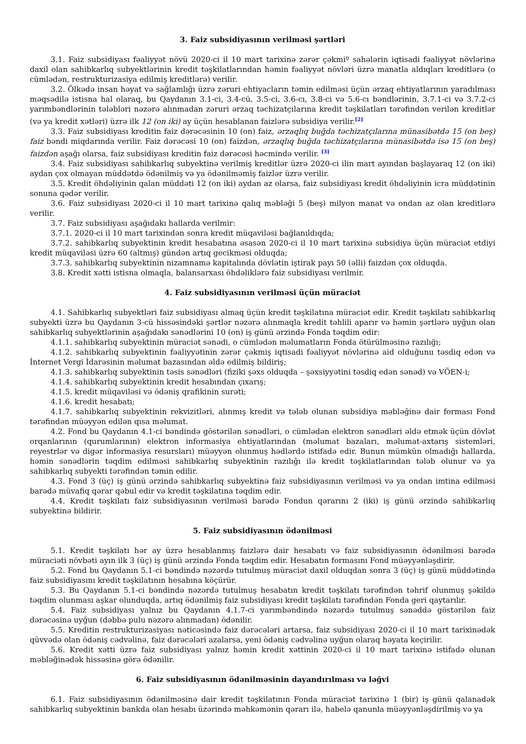3. Faiz subsidiyasının verilməsi şərtləri
3.1. Faiz subsidiyası fəaliyyət növü 2020-ci il 10 mart tarixinə zərər çəkmiº sahələrin iqtisadi fəaliyyət növlərinə daxil olan sahibkarlıq subyektlərinin kredit təşkilatlarından həmin fəaliyyət növləri üzrə manatla aldıqları kreditlərə (o cümlədən, restrukturizasiya edilmiş kreditlərə) verilir.
3.2. Ölkədə insan həyat və sağlamlığı üzrə zəruri ehtiyacların təmin edilməsi üçün ərzaq ehtiyatlarının yaradılması məqsədilə istisna hal olaraq, bu Qaydanın 3.1-ci, 3.4-cü, 3.5-ci, 3.6-cı, 3.8-ci və 5.6-cı bəndlərinin, 3.7.1-ci və 3.7.2-ci yarımbəndlərinin tələbləri nəzərə alınmadan zəruri ərzaq təchizatçılarına kredit təşkilatları tərəfindən verilən kreditlər (və ya kredit xətləri) üzrə ilk 12 (on iki) ay üçün hesablanan faizlərə subsidiya verilir.<sup>[2]</sup>
3.3. Faiz subsidiyası kreditin faiz dərəcəsinin 10 (on) faiz, ərzaqlıq buğda təchizatçılarına münasibətdə 15 (on beş) faiz bəndi miqdarında verilir. Faiz dərəcəsi 10 (on) faizdən, ərzaqlıq buğda təchizatçılarına münasibətdə isə 15 (on beş) faizdən aşağı olarsa, faiz subsidiyası kreditin faiz dərəcəsi həcmində verilir. <sup>[3]</sup>
3.4. Faiz subsidiyası sahibkarlıq subyektinə verilmiş kreditlər üzrə 2020-ci ilin mart ayından başlayaraq 12 (on iki) aydan çox olmayan müddətdə ödənilmiş və ya ödənilməmiş faizlər üzrə verilir.
3.5. Kredit öhdəliyinin qalan müddəti 12 (on iki) aydan az olarsa, faiz subsidiyası kredit öhdəliyinin icra müddətinin sonuna qədər verilir.
3.6. Faiz subsidiyası 2020-ci il 10 mart tarixinə qalıq məbləği 5 (beş) milyon manat və ondan az olan kreditlərə verilir.
3.7. Faiz subsidiyası aşağıdakı hallarda verilmir:
3.7.1. 2020-ci il 10 mart tarixindən sonra kredit müqaviləsi bağlanıldıqda;
3.7.2. sahibkarlıq subyektinin kredit hesabatına əsasən 2020-ci il 10 mart tarixinə subsidiya üçün müraciət etdiyi kredit müqaviləsi üzrə 60 (altmış) gündən artıq gecikməsi olduqda;
3.7.3. sahibkarlıq subyektinin nizamnamə kapitalında dövlətin iştirak payı 50 (əlli) faizdən çox olduqda.
3.8. Kredit xətti istisna olmaqla, balansarxası öhdəliklərə faiz subsidiyası verilmir.
4. Faiz subsidiyasının verilməsi üçün müraciət
4.1. Sahibkarlıq subyektləri faiz subsidiyası almaq üçün kredit təşkilatına müraciət edir. Kredit təşkilatı sahibkarlıq subyekti üzrə bu Qaydanın 3-cü hissəsindəki şərtlər nəzərə alınmaqla kredit təhlili aparır və həmin şərtlərə uyğun olan sahibkarlıq subyektlərinin aşağıdakı sənədlərini 10 (on) iş günü ərzində Fonda təqdim edir:
4.1.1. sahibkarlıq subyektinin müraciət sənədi, o cümlədən məlumatların Fonda ötürülməsinə razılığı;
4.1.2. sahibkarlıq subyektinin fəaliyyətinin zərər çəkmiş iqtisadi fəaliyyət növlərinə aid olduğunu təsdiq edən və İnternet Vergi İdarəsinin məlumat bazasından əldə edilmiş bildiriş;
4.1.3. sahibkarlıq subyektinin təsis sənədləri (fiziki şəxs olduqda – şəxsiyyətini təsdiq edən sənəd) və VÖEN-i;
4.1.4. sahibkarlıq subyektinin kredit hesabından çıxarış;
4.1.5. kredit müqaviləsi və ödəniş qrafikinin surəti;
4.1.6. kredit hesabatı;
4.1.7. sahibkarlıq subyektinin rekvizitləri, alınmış kredit və tələb olunan subsidiya məbləğinə dair forması Fond tərəfindən müəyyən edilən qısa məlumat.
4.2. Fond bu Qaydanın 4.1-ci bəndində göstərilən sənədləri, o cümlədən elektron sənədləri əldə etmək üçün dövlət orqanlarının (qurumlarının) elektron informasiya ehtiyatlarından (məlumat bazaları, məlumat-axtarış sistemləri, reyestrlər və digər informasiya resursları) müəyyən olunmuş hədlərdə istifadə edir. Bunun mümkün olmadığı hallarda, həmin sənədlərin təqdim edilməsi sahibkarlıq subyektinin razılığı ilə kredit təşkilatlarından tələb olunur və ya sahibkarlıq subyekti tərəfindən təmin edilir.
4.3. Fond 3 (üç) iş günü ərzində sahibkarlıq subyektinə faiz subsidiyasının verilməsi və ya ondan imtina edilməsi barədə müvafiq qərar qəbul edir və kredit təşkilatına təqdim edir.
4.4. Kredit təşkilatı faiz subsidiyasının verilməsi barədə Fondun qərarını 2 (iki) iş günü ərzində sahibkarlıq subyektinə bildirir.
5. Faiz subsidiyasının ödənilməsi
5.1. Kredit təşkilatı hər ay üzrə hesablanmış faizlərə dair hesabatı və faiz subsidiyasının ödənilməsi barədə müraciəti növbəti ayın ilk 3 (üç) iş günü ərzində Fonda təqdim edir. Hesabatın formasını Fond müəyyənləşdirir.
5.2. Fond bu Qaydanın 5.1-ci bəndində nəzərdə tutulmuş müraciət daxil olduqdan sonra 3 (üç) iş günü müddətində faiz subsidiyasını kredit təşkilatının hesabına köçürür.
5.3. Bu Qaydanın 5.1-ci bəndində nəzərdə tutulmuş hesabatın kredit təşkilatı tərəfindən təhrif olunmuş şəkildə təqdim olunması aşkar olunduqda, artıq ödənilmiş faiz subsidiyası kredit təşkilatı tərəfindən Fonda geri qaytarılır.
5.4. Faiz subsidiyası yalnız bu Qaydanın 4.1.7-ci yarımbəndində nəzərdə tutulmuş sənəddə göstərilən faiz dərəcəsinə uyğun (dəbbə pulu nəzərə alınmadan) ödənilir.
5.5. Kreditin restrukturizasiyası nəticəsində faiz dərəcələri artarsa, faiz subsidiyası 2020-ci il 10 mart tarixinədək qüvvədə olan ödəniş cədvəlinə, faiz dərəcələri azalarsa, yeni ödəniş cədvəlinə uyğun olaraq həyata keçirilir.
5.6. Kredit xətti üzrə faiz subsidiyası yalnız həmin kredit xəttinin 2020-ci il 10 mart tarixinə istifadə olunan məbləğinədək hissəsinə görə ödənilir.
6. Faiz subsidiyasının ödənilməsinin dayandırılması və ləğvi
6.1. Faiz subsidiyasının ödənilməsinə dair kredit təşkilatının Fonda müraciət tarixinə 1 (bir) iş günü qalanadək sahibkarlıq subyektinin bankda olan hesabı üzərində məhkəmənin qərarı ilə, habelə qanunla müəyyənləşdirilmiş və ya